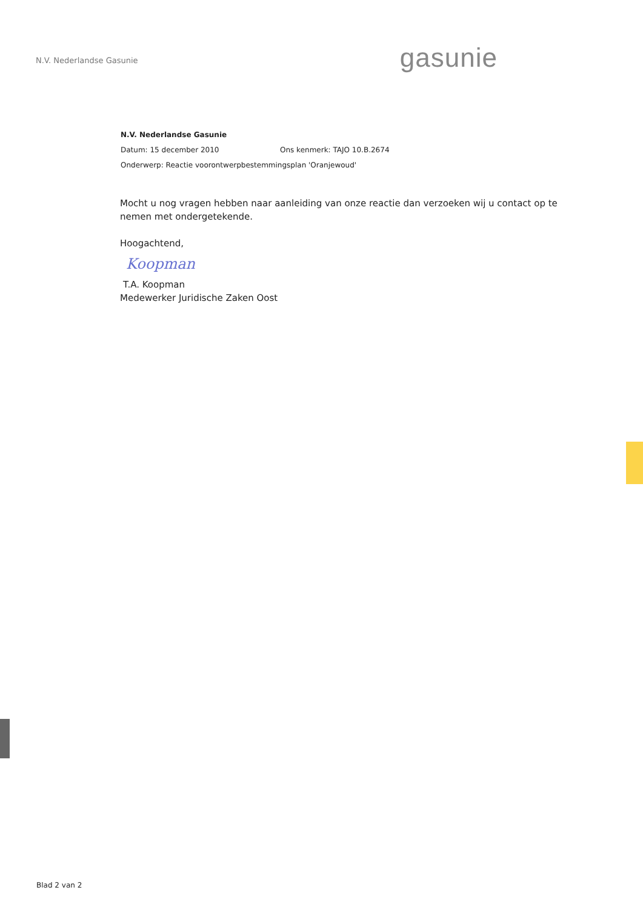N.V. Nederlandse Gasunie
gasunie
N.V. Nederlandse Gasunie
Datum: 15 december 2010 Ons kenmerk: TAJO 10.B.2674
Onderwerp: Reactie voorontwerpbestemmingsplan 'Oranjewoud'
Mocht u nog vragen hebben naar aanleiding van onze reactie dan verzoeken wij u contact op te nemen met ondergetekende.
Hoogachtend,
Koopman
T.A. Koopman
Medewerker Juridische Zaken Oost
Blad 2 van 2